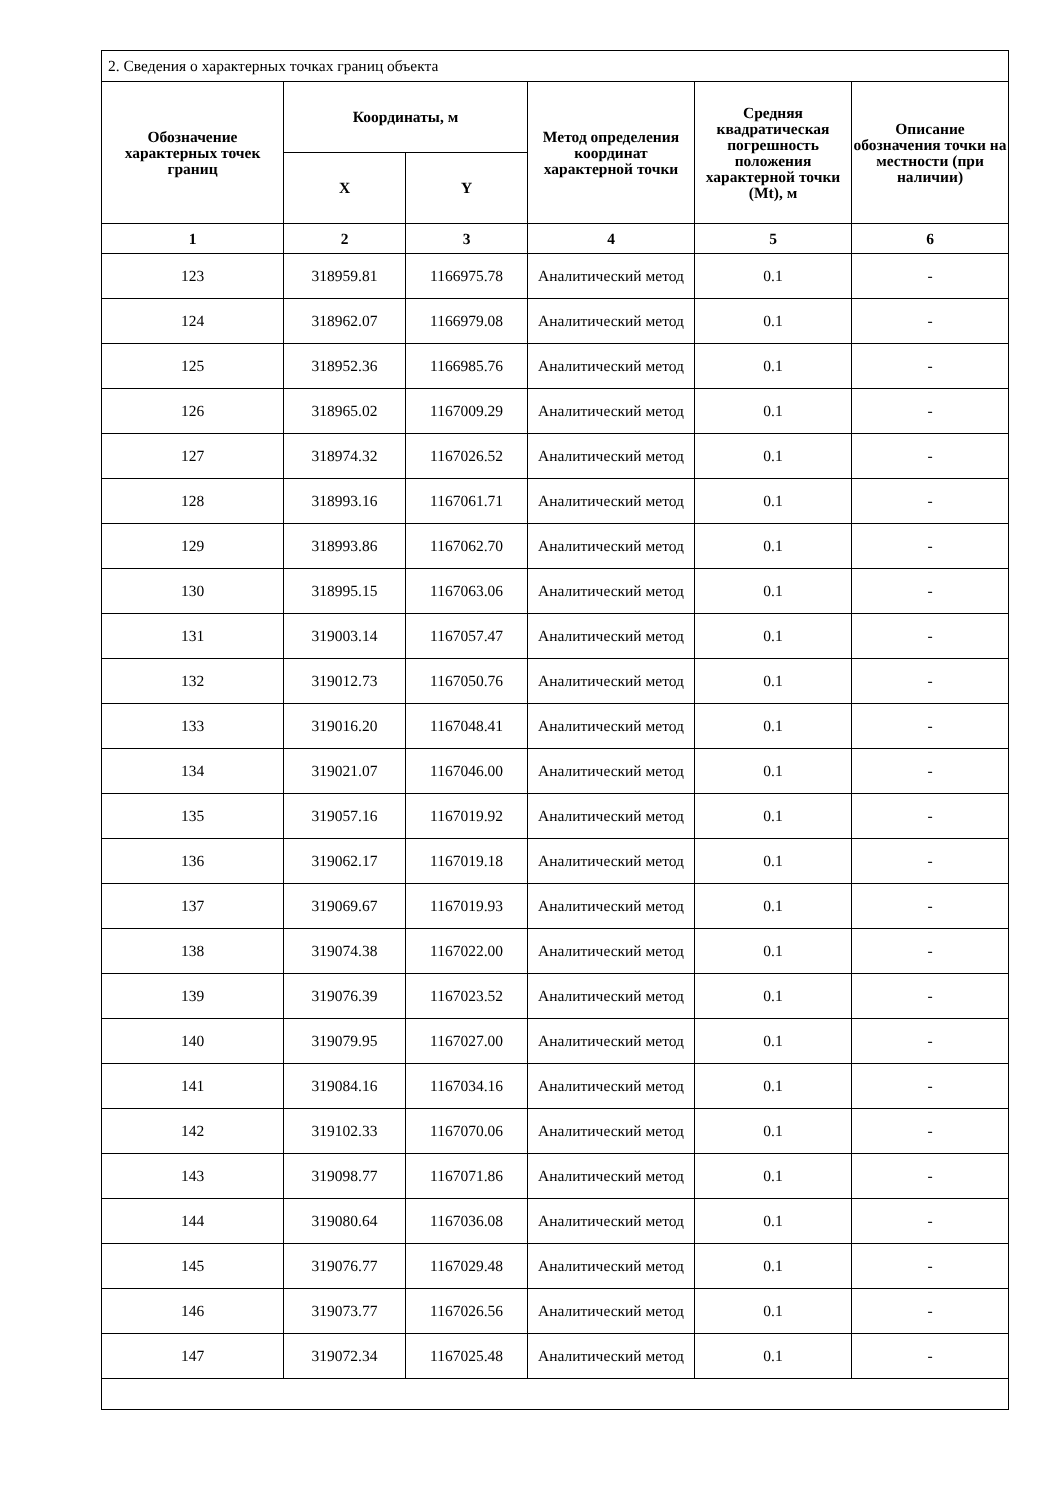| 2. Сведения о характерных точках границ объекта | | | | | |
| --- | --- | --- | --- | --- | --- |
| Обозначение характерных точек границ | Координаты, м | | Метод определения координат характерной точки | Средняя квадратическая погрешность положения характерной точки (Mt), м | Описание обозначения точки на местности (при наличии) |
| | X | Y | | | |
| 1 | 2 | 3 | 4 | 5 | 6 |
| 123 | 318959.81 | 1166975.78 | Аналитический метод | 0.1 | - |
| 124 | 318962.07 | 1166979.08 | Аналитический метод | 0.1 | - |
| 125 | 318952.36 | 1166985.76 | Аналитический метод | 0.1 | - |
| 126 | 318965.02 | 1167009.29 | Аналитический метод | 0.1 | - |
| 127 | 318974.32 | 1167026.52 | Аналитический метод | 0.1 | - |
| 128 | 318993.16 | 1167061.71 | Аналитический метод | 0.1 | - |
| 129 | 318993.86 | 1167062.70 | Аналитический метод | 0.1 | - |
| 130 | 318995.15 | 1167063.06 | Аналитический метод | 0.1 | - |
| 131 | 319003.14 | 1167057.47 | Аналитический метод | 0.1 | - |
| 132 | 319012.73 | 1167050.76 | Аналитический метод | 0.1 | - |
| 133 | 319016.20 | 1167048.41 | Аналитический метод | 0.1 | - |
| 134 | 319021.07 | 1167046.00 | Аналитический метод | 0.1 | - |
| 135 | 319057.16 | 1167019.92 | Аналитический метод | 0.1 | - |
| 136 | 319062.17 | 1167019.18 | Аналитический метод | 0.1 | - |
| 137 | 319069.67 | 1167019.93 | Аналитический метод | 0.1 | - |
| 138 | 319074.38 | 1167022.00 | Аналитический метод | 0.1 | - |
| 139 | 319076.39 | 1167023.52 | Аналитический метод | 0.1 | - |
| 140 | 319079.95 | 1167027.00 | Аналитический метод | 0.1 | - |
| 141 | 319084.16 | 1167034.16 | Аналитический метод | 0.1 | - |
| 142 | 319102.33 | 1167070.06 | Аналитический метод | 0.1 | - |
| 143 | 319098.77 | 1167071.86 | Аналитический метод | 0.1 | - |
| 144 | 319080.64 | 1167036.08 | Аналитический метод | 0.1 | - |
| 145 | 319076.77 | 1167029.48 | Аналитический метод | 0.1 | - |
| 146 | 319073.77 | 1167026.56 | Аналитический метод | 0.1 | - |
| 147 | 319072.34 | 1167025.48 | Аналитический метод | 0.1 | - |